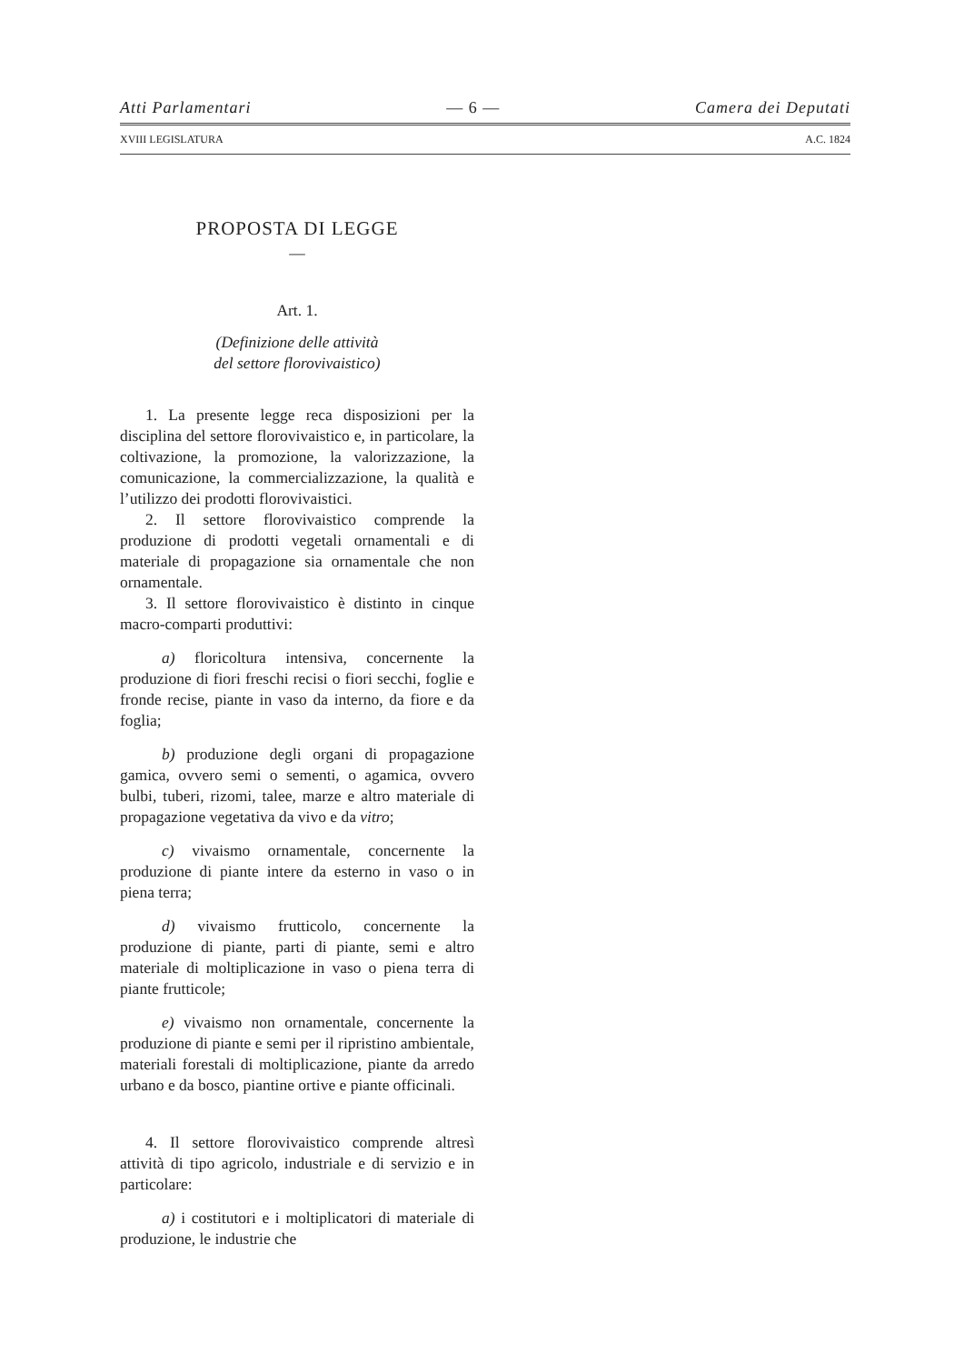Atti Parlamentari — 6 — Camera dei Deputati
XVIII LEGISLATURA A.C. 1824
PROPOSTA DI LEGGE
—
Art. 1.
(Definizione delle attività
del settore florovivaistico)
1. La presente legge reca disposizioni per la disciplina del settore florovivaistico e, in particolare, la coltivazione, la promozione, la valorizzazione, la comunicazione, la commercializzazione, la qualità e l’utilizzo dei prodotti florovivaistici.
2. Il settore florovivaistico comprende la produzione di prodotti vegetali ornamentali e di materiale di propagazione sia ornamentale che non ornamentale.
3. Il settore florovivaistico è distinto in cinque macro-comparti produttivi:
a) floricoltura intensiva, concernente la produzione di fiori freschi recisi o fiori secchi, foglie e fronde recise, piante in vaso da interno, da fiore e da foglia;
b) produzione degli organi di propagazione gamica, ovvero semi o sementi, o agamica, ovvero bulbi, tuberi, rizomi, talee, marze e altro materiale di propagazione vegetativa da vivo e da vitro;
c) vivaismo ornamentale, concernente la produzione di piante intere da esterno in vaso o in piena terra;
d) vivaismo frutticolo, concernente la produzione di piante, parti di piante, semi e altro materiale di moltiplicazione in vaso o piena terra di piante frutticole;
e) vivaismo non ornamentale, concernente la produzione di piante e semi per il ripristino ambientale, materiali forestali di moltiplicazione, piante da arredo urbano e da bosco, piantine ortive e piante officinali.
4. Il settore florovivaistico comprende altresì attività di tipo agricolo, industriale e di servizio e in particolare:
a) i costitutori e i moltiplicatori di materiale di produzione, le industrie che